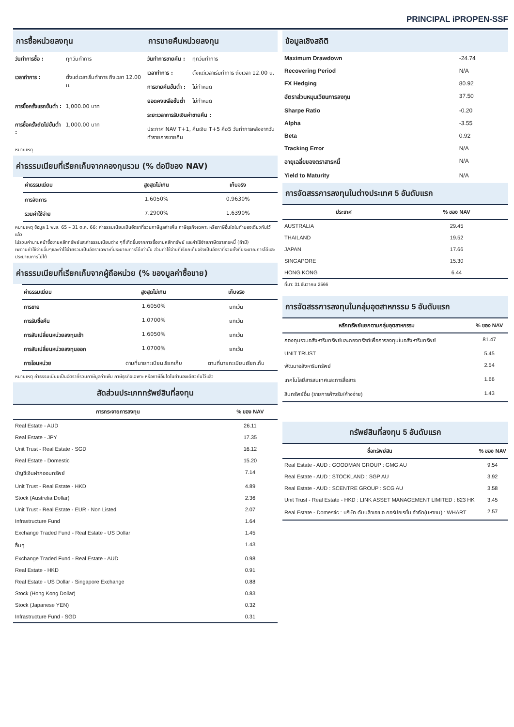PRINCIPAL iPROPEN-SSF
การซื้อหน่วยลงทุน การขายคืนหน่วยลงทุน
| วันทำการซื้อ : | ทุกวันทำการ |
| เวลาทำการ : | ตั้งแต่เวลาเริ่มทำการ ถึงเวลา 12.00 น. |
| การซื้อครั้งแรกขั้นต่ำ : | 1,000.00 บาท |
| การซื้อครั้งถัดไปขั้นต่ำ : | 1,000.00 บาท |
| วันทำการขายคืน : | ทุกวันทำการ |
| เวลาทำการ : | ตั้งแต่เวลาเริ่มทำการ ถึงเวลา 12.00 น. |
| การขายคืนขั้นต่ำ : | ไม่กำหนด |
| ยอดคงเหลือขั้นต่ำ | ไม่กำหนด |
| ระยะเวลาการรับเงินค่าขายคืน : | |
| ประกาศ NAV T+1, คืนเงิน T+5 คือ5 วันทำการหลังจากวันทำรายการขายคืน | |
หมายเหตุ
ค่าธรรมเนียมที่เรียกเก็บจากกองทุนรวม (% ต่อปีของ NAV)
| ค่าธรรมเนียม | สูงสุดไม่เกิน | เก็บจริง |
| --- | --- | --- |
| การจัดการ | 1.6050% | 0.9630% |
| รวมค่าใช้จ่าย | 7.2900% | 1.6390% |
หมายเหตุ ข้อมูล 1 พ.ย. 65 – 31 ต.ค. 66; ค่าธรรมเนียมเป็นอัตราที่รวมภาษีมูลค่าเพิ่ม ภาษีธุรกิจเฉพาะ หรือภาษีอื่นใดในทำนองเดียวกันไว้แล้ว
ไม่รวมค่านายหน้าซื้อขายหลักทรัพย์และค่าธรรมเนียมต่าง ๆที่เกิดขึ้นจากการซื้อขายหลักทรัพย์ และค่าใช้จ่ายภาษีตราสารหนี้ (ถ้ามี)
เพดานค่าใช้จ่ายอื่นๆและค่าใช้จ่ายรวมเป็นอัตราเฉพาะที่ประมาณการได้เท่านั้น ส่วนค่าใช้จ่ายที่เรียกเก็บจริงเป็นอัตราที่รวมทั้งที่ประมาณการได้และประมาณการไม่ได้
ค่าธรรมเนียมที่เรียกเก็บจากผู้ถือหน่วย (% ของมูลค่าซื้อขาย)
| ค่าธรรมเนียม | สูงสุดไม่เกิน | เก็บจริง |
| --- | --- | --- |
| การขาย | 1.6050% | ยกเว้น |
| การรับซื้อคืน | 1.0700% | ยกเว้น |
| การสับเปลี่ยนหน่วยลงทุนเข้า | 1.6050% | ยกเว้น |
| การสับเปลี่ยนหน่วยลงทุนออก | 1.0700% | ยกเว้น |
| การโอนหน่วย | ตามที่นายทะเบียนเรียกเก็บ | ตามที่นายทะเบียนเรียกเก็บ |
หมายเหตุ ค่าธรรมเนียมเป็นอัตราที่รวมภาษีมูลค่าเพิ่ม ภาษีธุรกิจเฉพาะ หรือภาษีอื่นใดในทำนองเดียวกันไว้แล้ว
สัดส่วนประเภททรัพย์สินที่ลงทุน
| การกระจายการลงทุน | % ของ NAV |
| --- | --- |
| Real Estate - AUD | 26.11 |
| Real Estate - JPY | 17.35 |
| Unit Trust - Real Estate - SGD | 16.12 |
| Real Estate - Domestic | 15.20 |
| บัญชีเงินฝากออมทรัพย์ | 7.14 |
| Unit Trust - Real Estate - HKD | 4.89 |
| Stock (Austrelia Dollar) | 2.36 |
| Unit Trust - Real Estate - EUR - Non Listed | 2.07 |
| Infrastructure Fund | 1.64 |
| Exchange Traded Fund - Real Estate - US Dollar | 1.45 |
| อื่นๆ | 1.43 |
| Exchange Traded Fund - Real Estate - AUD | 0.98 |
| Real Estate - HKD | 0.91 |
| Real Estate - US Dollar - Singapore Exchange | 0.88 |
| Stock (Hong Kong Dollar) | 0.83 |
| Stock (Japanese YEN) | 0.32 |
| Infrastructure Fund - SGD | 0.31 |
ข้อมูลเชิงสถิติ
| Maximum Drawdown | -24.74 |
| Recovering Period | N/A |
| FX Hedging | 80.92 |
| อัตราส่วนหมุนเวียนการลงทุน | 37.50 |
| Sharpe Ratio | -0.20 |
| Alpha | -3.55 |
| Beta | 0.92 |
| Tracking Error | N/A |
| อายุเฉลี่ยของตราสารหนี้ | N/A |
| Yield to Maturity | N/A |
การจัดสรรการลงทุนในต่างประเทศ 5 อันดับแรก
| ประเทศ | % ของ NAV |
| --- | --- |
| AUSTRALIA | 29.45 |
| THAILAND | 19.52 |
| JAPAN | 17.66 |
| SINGAPORE | 15.30 |
| HONG KONG | 6.44 |
ที่มา: 31 ธันวาคม 2566
การจัดสรรการลงทุนในกลุ่มอุตสาหกรรม 5 อันดับแรก
| หลักทรัพย์แยกตามกลุ่มอุตสาหกรรม | % ของ NAV |
| --- | --- |
| กองทุนรวมอสังหาริมทรัพย์และกองทรัสต์เพื่อการลงทุนในอสังหาริมทรัพย์ | 81.47 |
| UNIT TRUST | 5.45 |
| พัฒนาอสังหาริมทรัพย์ | 2.54 |
| เทคโนโลยีสารสนเทศและการสื่อสาร | 1.66 |
| สินทรัพย์อื่น (รายการค้างรับ/ค้างจ่าย) | 1.43 |
ทรัพย์สินที่ลงทุน 5 อันดับแรก
| ชื่อทรัพย์สิน | % ของ NAV |
| --- | --- |
| Real Estate - AUD : GOODMAN GROUP : GMG AU | 9.54 |
| Real Estate - AUD : STOCKLAND : SGP AU | 3.92 |
| Real Estate - AUD : SCENTRE GROUP : SCG AU | 3.58 |
| Unit Trust - Real Estate - HKD : LINK ASSET MANAGEMENT LIMITED : 823 HK | 3.45 |
| Real Estate - Domestic : บริษัท ดับบลิวเอชเอ คอร์ปอเรชั่น จำกัด(มหาชน) : WHART | 2.57 |